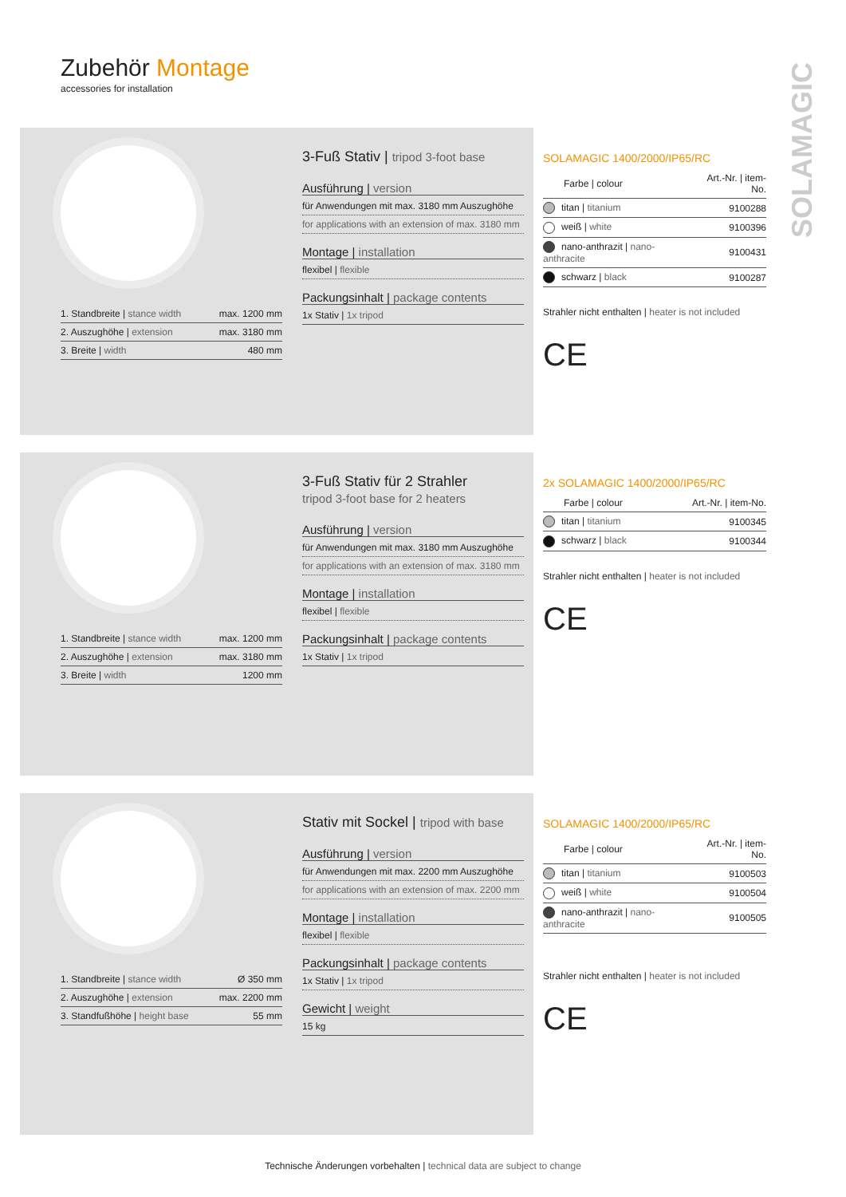Zubehör Montage
accessories for installation
SOLAMAGIC
| 1. Standbreite / stance width | max. 1200 mm |
| 2. Auszughöhe / extension | max. 3180 mm |
| 3. Breite / width | 480 mm |
3-Fuß Stativ | tripod 3-foot base
Ausführung | version
für Anwendungen mit max. 3180 mm Auszughöhe
for applications with an extension of max. 3180 mm
Montage | installation
flexibel | flexible
Packungsinhalt | package contents
1x Stativ | 1x tripod
SOLAMAGIC 1400/2000/IP65/RC
| Farbe / colour | Art.-Nr. / item-No. |
| --- | --- |
| titan / titanium | 9100288 |
| weiß / white | 9100396 |
| nano-anthrazit / nano-anthracite | 9100431 |
| schwarz / black | 9100287 |
Strahler nicht enthalten | heater is not included
CE
| 1. Standbreite / stance width | max. 1200 mm |
| 2. Auszughöhe / extension | max. 3180 mm |
| 3. Breite / width | 1200 mm |
3-Fuß Stativ für 2 Strahler
tripod 3-foot base for 2 heaters
Ausführung | version
für Anwendungen mit max. 3180 mm Auszughöhe
for applications with an extension of max. 3180 mm
Montage | installation
flexibel | flexible
Packungsinhalt | package contents
1x Stativ | 1x tripod
2x SOLAMAGIC 1400/2000/IP65/RC
| Farbe / colour | Art.-Nr. / item-No. |
| --- | --- |
| titan / titanium | 9100345 |
| schwarz / black | 9100344 |
Strahler nicht enthalten | heater is not included
CE
| 1. Standbreite / stance width | Ø 350 mm |
| 2. Auszughöhe / extension | max. 2200 mm |
| 3. Standfußhöhe / height base | 55 mm |
Stativ mit Sockel | tripod with base
Ausführung | version
für Anwendungen mit max. 2200 mm Auszughöhe
for applications with an extension of max. 2200 mm
Montage | installation
flexibel | flexible
Packungsinhalt | package contents
1x Stativ | 1x tripod
Gewicht | weight
15 kg
SOLAMAGIC 1400/2000/IP65/RC
| Farbe / colour | Art.-Nr. / item-No. |
| --- | --- |
| titan / titanium | 9100503 |
| weiß / white | 9100504 |
| nano-anthrazit / nano-anthracite | 9100505 |
Strahler nicht enthalten | heater is not included
CE
Technische Änderungen vorbehalten | technical data are subject to change